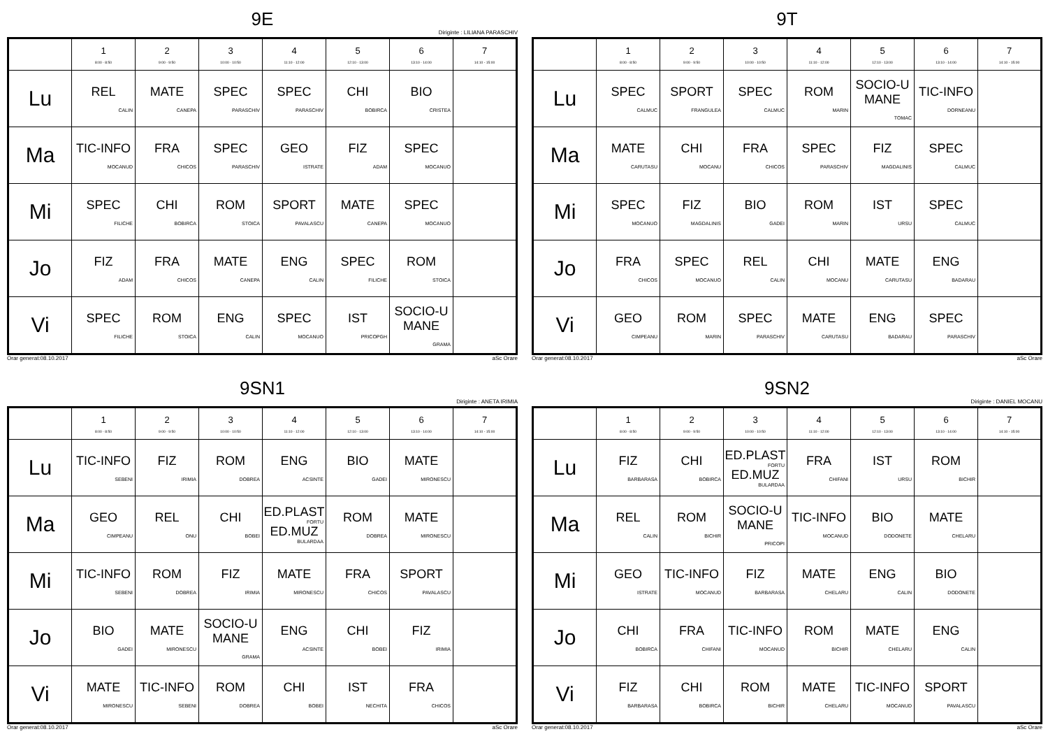9E
Diriginte : LILIANA PARASCHIV
| | 1 8:00 - 8:50 | 2 9:00 - 9:50 | 3 10:00 - 10:50 | 4 11:10 - 12:00 | 5 12:10 - 13:00 | 6 13:10 - 14:00 | 7 14:10 - 15:00 |
| --- | --- | --- | --- | --- | --- | --- | --- |
| Lu | REL CALIN | MATE CANEPA | SPEC PARASCHIV | SPEC PARASCHIV | CHI BOBIRCA | BIO CRISTEA | |
| Ma | TIC-INFO MOCANUD | FRA CHICOS | SPEC PARASCHIV | GEO ISTRATE | FIZ ADAM | SPEC MOCANUO | |
| Mi | SPEC FILICHE | CHI BOBIRCA | ROM STOICA | SPORT PAVALASCU | MATE CANEPA | SPEC MOCANUO | |
| Jo | FIZ ADAM | FRA CHICOS | MATE CANEPA | ENG CALIN | SPEC FILICHE | ROM STOICA | |
| Vi | SPEC FILICHE | ROM STOICA | ENG CALIN | SPEC MOCANUO | IST PRICOPGH | SOCIO-U MANE GRAMA | |
Orar generat:08.10.2017 aSc Orare
9T
| | 1 8:00 - 8:50 | 2 9:00 - 9:50 | 3 10:00 - 10:50 | 4 11:10 - 12:00 | 5 12:10 - 13:00 | 6 13:10 - 14:00 | 7 14:10 - 15:00 |
| --- | --- | --- | --- | --- | --- | --- | --- |
| Lu | SPEC CALMUC | SPORT FRANGULEA | SPEC CALMUC | ROM MARIN | SOCIO-U MANE TOMAC | TIC-INFO DORNEANU | |
| Ma | MATE CARUTASU | CHI MOCANU | FRA CHICOS | SPEC PARASCHIV | FIZ MAGDALINIS | SPEC CALMUC | |
| Mi | SPEC MOCANUO | FIZ MAGDALINIS | BIO GADEI | ROM MARIN | IST URSU | SPEC CALMUC | |
| Jo | FRA CHICOS | SPEC MOCANUO | REL CALIN | CHI MOCANU | MATE CARUTASU | ENG BADARAU | |
| Vi | GEO CIMPEANU | ROM MARIN | SPEC PARASCHIV | MATE CARUTASU | ENG BADARAU | SPEC PARASCHIV | |
Orar generat:08.10.2017 aSc Orare
9SN1
Diriginte : ANETA IRIMIA
| | 1 8:00 - 8:50 | 2 9:00 - 9:50 | 3 10:00 - 10:50 | 4 11:10 - 12:00 | 5 12:10 - 13:00 | 6 13:10 - 14:00 | 7 14:10 - 15:00 |
| --- | --- | --- | --- | --- | --- | --- | --- |
| Lu | TIC-INFO SEBENI | FIZ IRIMIA | ROM DOBREA | ENG ACSINTE | BIO GADEI | MATE MIRONESCU | |
| Ma | GEO CIMPEANU | REL ONU | CHI BOBEI | ED.PLAST FORTU ED.MUZ BULARDAA | ROM DOBREA | MATE MIRONESCU | |
| Mi | TIC-INFO SEBENI | ROM DOBREA | FIZ IRIMIA | MATE MIRONESCU | FRA CHICOS | SPORT PAVALASCU | |
| Jo | BIO GADEI | MATE MIRONESCU | SOCIO-U MANE GRAMA | ENG ACSINTE | CHI BOBEI | FIZ IRIMIA | |
| Vi | MATE MIRONESCU | TIC-INFO SEBENI | ROM DOBREA | CHI BOBEI | IST NECHITA | FRA CHICOS | |
Orar generat:08.10.2017 aSc Orare
9SN2
Diriginte : DANIEL MOCANU
| | 1 8:00 - 8:50 | 2 9:00 - 9:50 | 3 10:00 - 10:50 | 4 11:10 - 12:00 | 5 12:10 - 13:00 | 6 13:10 - 14:00 | 7 14:10 - 15:00 |
| --- | --- | --- | --- | --- | --- | --- | --- |
| Lu | FIZ BARBARASA | CHI BOBIRCA | ED.PLAST FORTU ED.MUZ BULARDAA | FRA CHIFANI | IST URSU | ROM BICHIR | |
| Ma | REL CALIN | ROM BICHIR | SOCIO-U MANE PRICOPI | TIC-INFO MOCANUD | BIO DODONETE | MATE CHELARU | |
| Mi | GEO ISTRATE | TIC-INFO MOCANUD | FIZ BARBARASA | MATE CHELARU | ENG CALIN | BIO DODONETE | |
| Jo | CHI BOBIRCA | FRA CHIFANI | TIC-INFO MOCANUD | ROM BICHIR | MATE CHELARU | ENG CALIN | |
| Vi | FIZ BARBARASA | CHI BOBIRCA | ROM BICHIR | MATE CHELARU | TIC-INFO MOCANUD | SPORT PAVALASCU | |
Orar generat:08.10.2017 aSc Orare